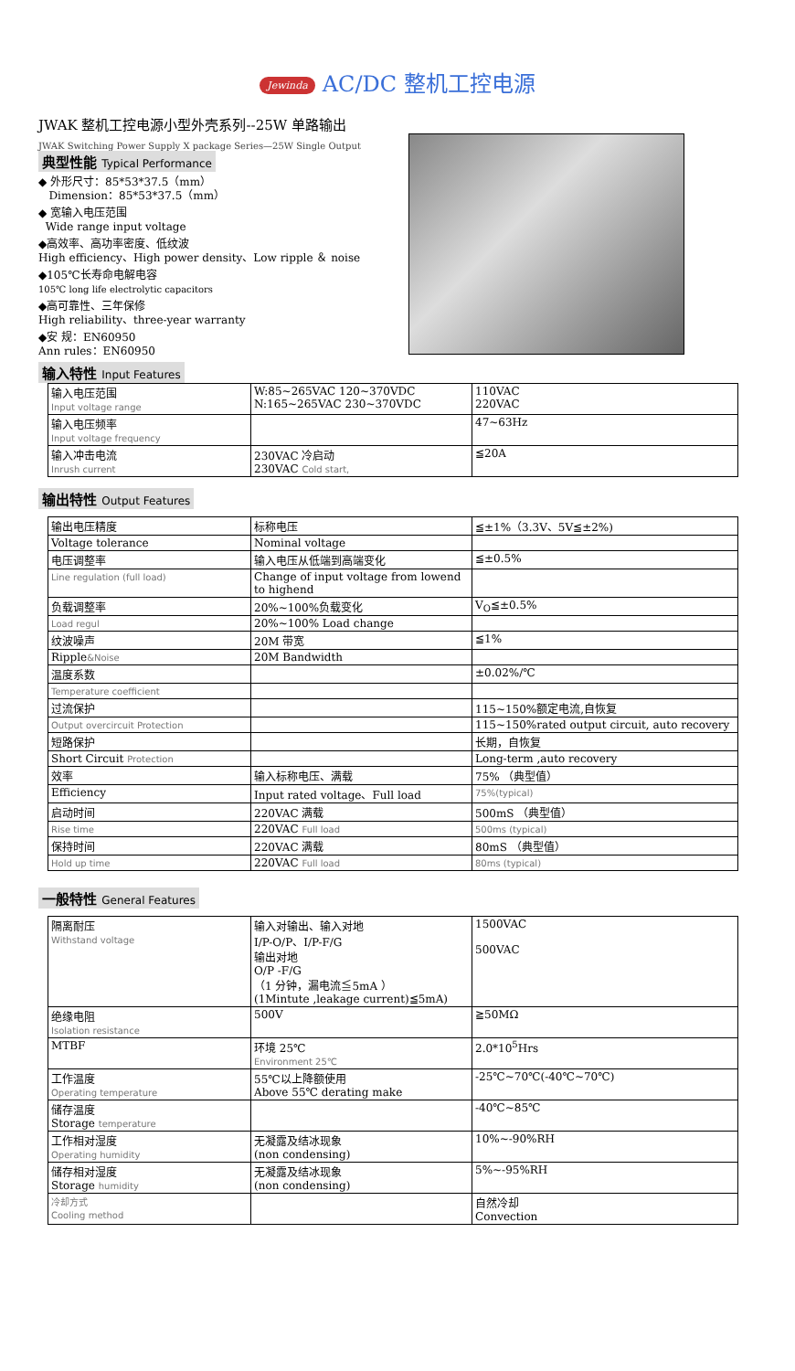Jewinda AC/DC 整机工控电源
JWAK 整机工控电源小型外壳系列--25W 单路输出
JWAK Switching Power Supply X package Series—25W Single Output
典型性能 Typical Performance
◆ 外形尺寸：85*53*37.5（mm）
Dimension：85*53*37.5（mm）
◆ 宽输入电压范围
Wide range input voltage
◆高效率、高功率密度、低纹波
High efficiency、High power density、Low ripple ＆ noise
◆105℃长寿命电解电容
105℃ long life electrolytic capacitors
◆高可靠性、三年保修
High reliability、three-year warranty
◆安 规：EN60950
Ann rules：EN60950
输入特性 Input Features
| 输入电压范围 Input voltage range | W:85~265VAC 120~370VDC N:165~265VAC 230~370VDC | 110VAC 220VAC |
| 输入电压频率 Input voltage frequency | | 47~63Hz |
| 输入冲击电流 Inrush current | 230VAC 冷启动 230VAC Cold start, | ≦20A |
输出特性 Output Features
| 输出电压精度 | 标称电压 | ≦±1%（3.3V、5V≦±2%) |
| Voltage tolerance | Nominal voltage | |
| 电压调整率 | 输入电压从低端到高端变化 | ≦±0.5% |
| Line regulation (full load) | Change of input voltage from lowend to highend | |
| 负载调整率 | 20%~100%负载变化 | V<sub>O</sub>≦±0.5% |
| Load regul | 20%~100% Load change | |
| 纹波噪声 | 20M 带宽 | ≦1% |
| Ripple &Noise | 20M Bandwidth | |
| 温度系数 | | ±0.02%/℃ |
| Temperature coefficient | | |
| 过流保护 | | 115~150%额定电流,自恢复 |
| Output overcircuit Protection | | 115~150%rated output circuit, auto recovery |
| 短路保护 | | 长期，自恢复 |
| Short Circuit Protection | | Long-term ,auto recovery |
| 效率 | 输入标称电压、满载 | 75% （典型值） |
| Efficiency | Input rated voltage、Full load | 75%(typical) |
| 启动时间 | 220VAC 满载 | 500mS （典型值） |
| Rise time | 220VAC Full load | 500ms (typical) |
| 保持时间 | 220VAC 满载 | 80mS （典型值） |
| Hold up time | 220VAC Full load | 80ms (typical) |
一般特性 General Features
| 隔离耐压 Withstand voltage | 输入对输出、输入对地 I/P-O/P、I/P-F/G 输出对地 O/P -F/G （1 分钟，漏电流≦5mA ） (1Mintute ,leakage current)≦5mA) | 1500VAC 500VAC |
| 绝缘电阻 Isolation resistance | 500V | ≧50MΩ |
| MTBF | 环境 25℃ Environment 25℃ | 2.0*10<sup>5</sup>Hrs |
| 工作温度 Operating temperature | 55℃以上降额使用 Above 55℃ derating make | -25℃~70℃(-40℃~70℃) |
| 储存温度 Storage temperature | | -40℃~85℃ |
| 工作相对湿度 Operating humidity | 无凝露及结冰现象 (non condensing) | 10%~-90%RH |
| 储存相对湿度 Storage humidity | 无凝露及结冰现象 (non condensing) | 5%~-95%RH |
| 冷却方式 Cooling method | | 自然冷却 Convection |